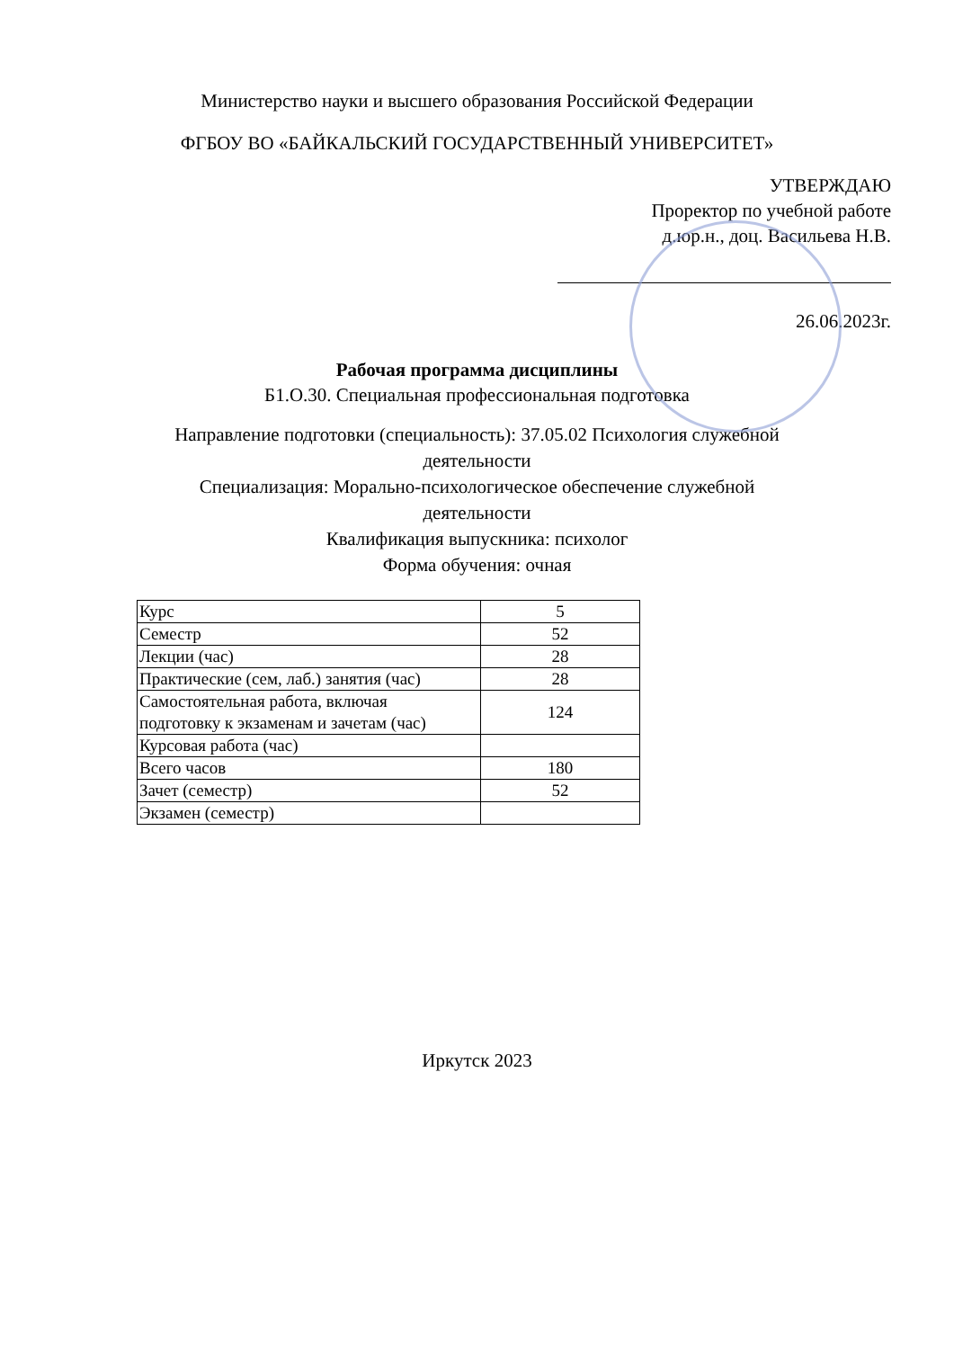Министерство науки и высшего образования Российской Федерации
ФГБОУ ВО «БАЙКАЛЬСКИЙ ГОСУДАРСТВЕННЫЙ УНИВЕРСИТЕТ»
УТВЕРЖДАЮ
Проректор по учебной работе
д.юр.н., доц. Васильева Н.В.
26.06.2023г.
Рабочая программа дисциплины
Б1.О.30. Специальная профессиональная подготовка
Направление подготовки (специальность): 37.05.02 Психология служебной
деятельности
Специализация: Морально-психологическое обеспечение служебной
деятельности
Квалификация выпускника: психолог
Форма обучения: очная
| Курс | 5 |
| Семестр | 52 |
| Лекции (час) | 28 |
| Практические (сем, лаб.) занятия (час) | 28 |
| Самостоятельная работа, включая подготовку к экзаменам и зачетам (час) | 124 |
| Курсовая работа (час) | |
| Всего часов | 180 |
| Зачет (семестр) | 52 |
| Экзамен (семестр) | |
Иркутск 2023